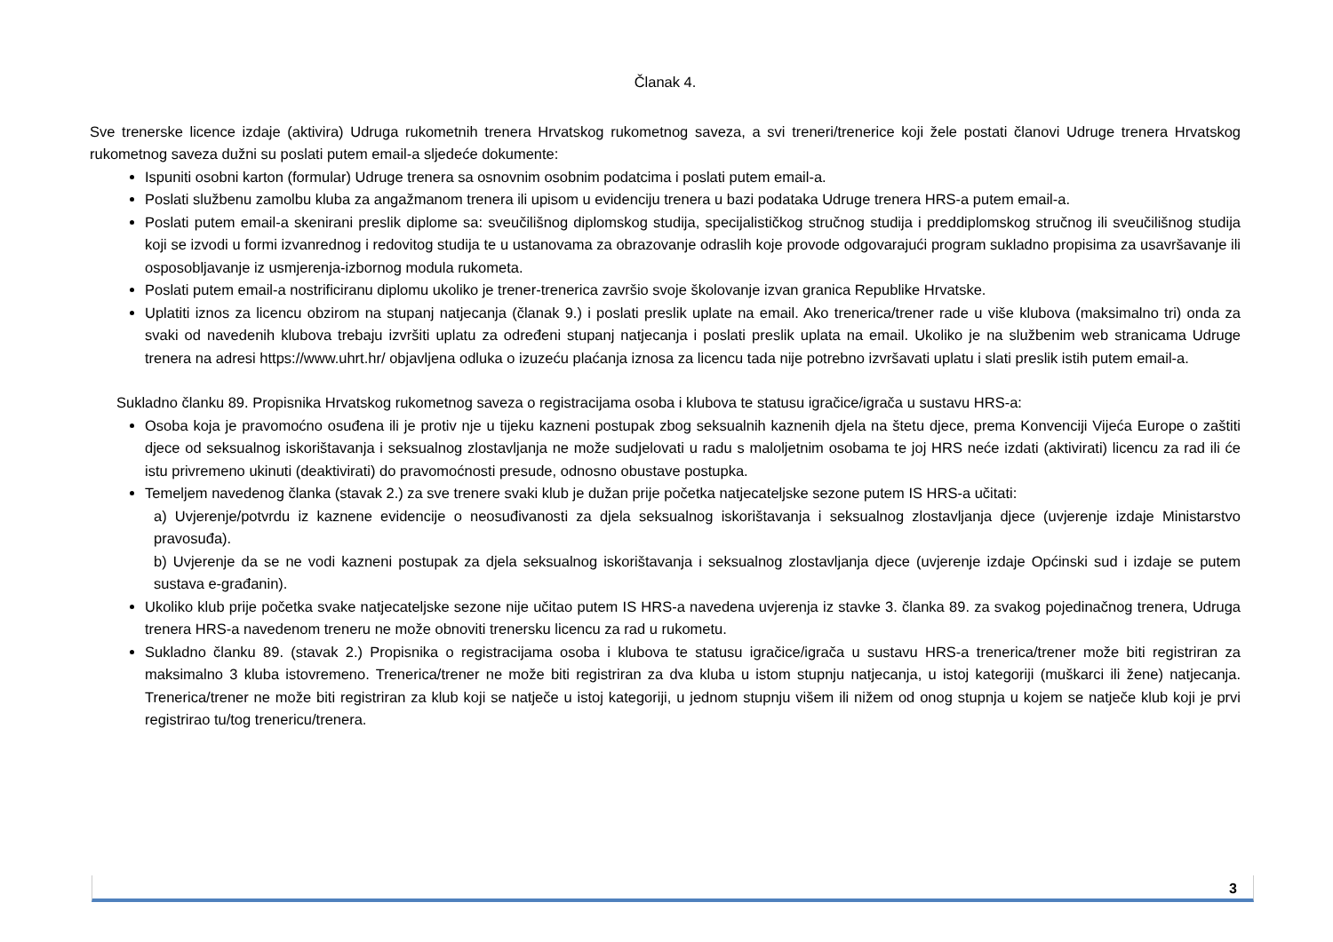Članak 4.
Sve trenerske licence izdaje (aktivira) Udruga rukometnih trenera Hrvatskog rukometnog saveza, a svi treneri/trenerice koji žele postati članovi Udruge trenera Hrvatskog rukometnog saveza dužni su poslati putem email-a sljedeće dokumente:
Ispuniti osobni karton (formular) Udruge trenera sa osnovnim osobnim podatcima i poslati putem email-a.
Poslati službenu zamolbu kluba za angažmanom trenera ili upisom u evidenciju trenera u bazi podataka Udruge trenera HRS-a putem email-a.
Poslati putem email-a skenirani preslik diplome sa: sveučilišnog diplomskog studija, specijalističkog stručnog studija i preddiplomskog stručnog ili sveučilišnog studija koji se izvodi u formi izvanrednog i redovitog studija te u ustanovama za obrazovanje odraslih koje provode odgovarajući program sukladno propisima za usavršavanje ili osposobljavanje iz usmjerenja-izbornog modula rukometa.
Poslati putem email-a nostrificiranu diplomu ukoliko je trener-trenerica završio svoje školovanje izvan granica Republike Hrvatske.
Uplatiti iznos za licencu obzirom na stupanj natjecanja (članak 9.) i poslati preslik uplate na email. Ako trenerica/trener rade u više klubova (maksimalno tri) onda za svaki od navedenih klubova trebaju izvršiti uplatu za određeni stupanj natjecanja i poslati preslik uplata na email. Ukoliko je na službenim web stranicama Udruge trenera na adresi https://www.uhrt.hr/ objavljena odluka o izuzeću plaćanja iznosa za licencu tada nije potrebno izvršavati uplatu i slati preslik istih putem email-a.
Sukladno članku 89. Propisnika Hrvatskog rukometnog saveza o registracijama osoba i klubova te statusu igračice/igrača u sustavu HRS-a:
Osoba koja je pravomoćno osuđena ili je protiv nje u tijeku kazneni postupak zbog seksualnih kaznenih djela na štetu djece, prema Konvenciji Vijeća Europe o zaštiti djece od seksualnog iskorištavanja i seksualnog zlostavljanja ne može sudjelovati u radu s maloljetnim osobama te joj HRS neće izdati (aktivirati) licencu za rad ili će istu privremeno ukinuti (deaktivirati) do pravomoćnosti presude, odnosno obustave postupka.
Temeljem navedenog članka (stavak 2.) za sve trenere svaki klub je dužan prije početka natjecateljske sezone putem IS HRS-a učitati:
a) Uvjerenje/potvrdu iz kaznene evidencije o neosuđivanosti za djela seksualnog iskorištavanja i seksualnog zlostavljanja djece (uvjerenje izdaje Ministarstvo pravosuđa).
b) Uvjerenje da se ne vodi kazneni postupak za djela seksualnog iskorištavanja i seksualnog zlostavljanja djece (uvjerenje izdaje Općinski sud i izdaje se putem sustava e-građanin).
Ukoliko klub prije početka svake natjecateljske sezone nije učitao putem IS HRS-a navedena uvjerenja iz stavke 3. članka 89. za svakog pojedinačnog trenera, Udruga trenera HRS-a navedenom treneru ne može obnoviti trenersku licencu za rad u rukometu.
Sukladno članku 89. (stavak 2.) Propisnika o registracijama osoba i klubova te statusu igračice/igrača u sustavu HRS-a trenerica/trener može biti registriran za maksimalno 3 kluba istovremeno. Trenerica/trener ne može biti registriran za dva kluba u istom stupnju natjecanja, u istoj kategoriji (muškarci ili žene) natjecanja. Trenerica/trener ne može biti registriran za klub koji se natječe u istoj kategoriji, u jednom stupnju višem ili nižem od onog stupnja u kojem se natječe klub koji je prvi registrirao tu/tog trenericu/trenera.
3